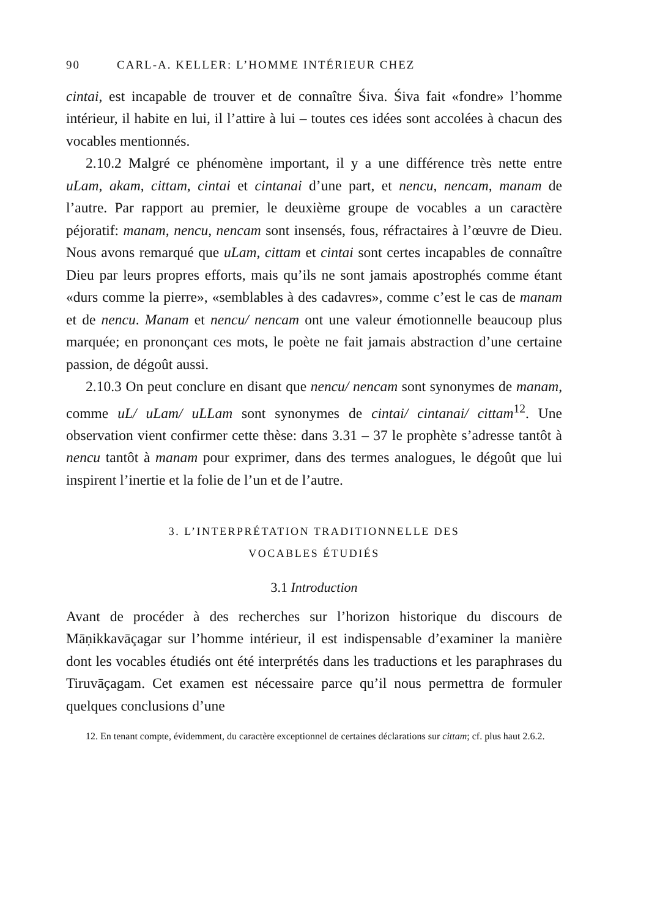90 CARL-A. KELLER: L’HOMME INTÉRIEUR CHEZ
cintai, est incapable de trouver et de connaître Śiva. Śiva fait «fondre» l’homme intérieur, il habite en lui, il l’attire à lui – toutes ces idées sont accolées à chacun des vocables mentionnés.
2.10.2 Malgré ce phénomène important, il y a une différence très nette entre uLam, akam, cittam, cintai et cintanai d’une part, et nencu, nencam, manam de l’autre. Par rapport au premier, le deuxième groupe de vocables a un caractère péjoratif: manam, nencu, nencam sont insensés, fous, réfractaires à l’œuvre de Dieu. Nous avons remarqué que uLam, cittam et cintai sont certes incapables de connaître Dieu par leurs propres efforts, mais qu’ils ne sont jamais apostrophés comme étant «durs comme la pierre», «semblables à des cadavres», comme c’est le cas de manam et de nencu. Manam et nencu/ nencam ont une valeur émotionnelle beaucoup plus marquée; en prononçant ces mots, le poète ne fait jamais abstraction d’une certaine passion, de dégoût aussi.
2.10.3 On peut conclure en disant que nencu/ nencam sont synonymes de manam, comme uL/ uLam/ uLLam sont synonymes de cintai/ cintanai/ cittam<sup>12</sup>. Une observation vient confirmer cette thèse: dans 3.31 – 37 le prophète s’adresse tantôt à nencu tantôt à manam pour exprimer, dans des termes analogues, le dégoût que lui inspirent l’inertie et la folie de l’un et de l’autre.
3. L’INTERPRÉTATION TRADITIONNELLE DES
VOCABLES ÉTUDIÉS
3.1 Introduction
Avant de procéder à des recherches sur l’horizon historique du discours de Māṇikkavāçagar sur l’homme intérieur, il est indispensable d’examiner la manière dont les vocables étudiés ont été interprétés dans les traductions et les paraphrases du Tiruvāçagam. Cet examen est nécessaire parce qu’il nous permettra de formuler quelques conclusions d’une
12. En tenant compte, évidemment, du caractère exceptionnel de certaines déclarations sur cittam; cf. plus haut 2.6.2.